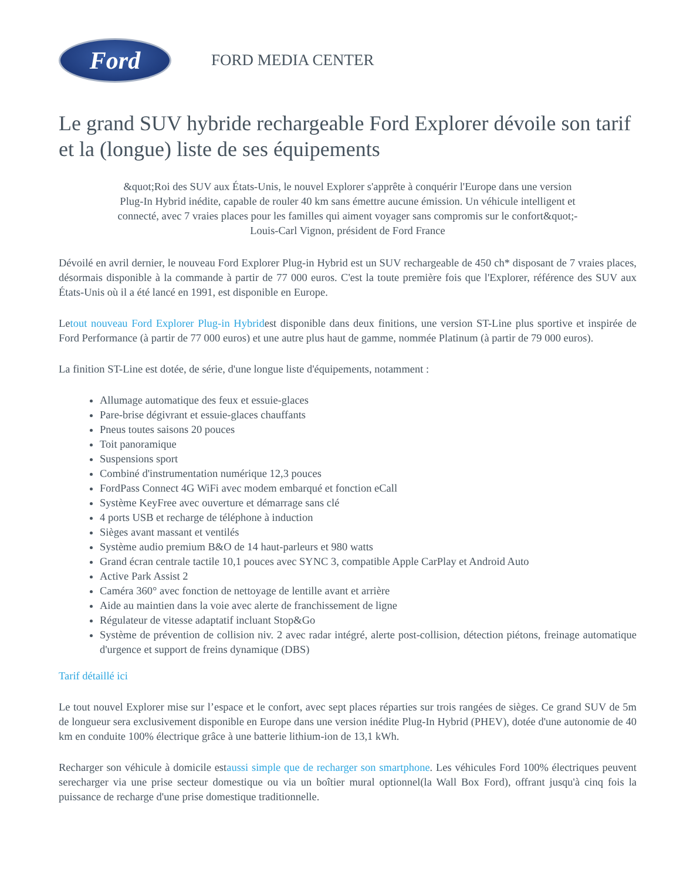Ford
FORD MEDIA CENTER
Le grand SUV hybride rechargeable Ford Explorer dévoile son tarif et la (longue) liste de ses équipements
&quot;Roi des SUV aux États-Unis, le nouvel Explorer s'apprête à conquérir l'Europe dans une version Plug-In Hybrid inédite, capable de rouler 40 km sans émettre aucune émission. Un véhicule intelligent et connecté, avec 7 vraies places pour les familles qui aiment voyager sans compromis sur le confort&quot;- Louis-Carl Vignon, président de Ford France
Dévoilé en avril dernier, le nouveau Ford Explorer Plug-in Hybrid est un SUV rechargeable de 450 ch* disposant de 7 vraies places, désormais disponible à la commande à partir de 77 000 euros. C'est la toute première fois que l'Explorer, référence des SUV aux États-Unis où il a été lancé en 1991, est disponible en Europe.
Letout nouveau Ford Explorer Plug-in Hybridest disponible dans deux finitions, une version ST-Line plus sportive et inspirée de Ford Performance (à partir de 77 000 euros) et une autre plus haut de gamme, nommée Platinum (à partir de 79 000 euros).
La finition ST-Line est dotée, de série, d'une longue liste d'équipements, notamment :
Allumage automatique des feux et essuie-glaces
Pare-brise dégivrant et essuie-glaces chauffants
Pneus toutes saisons 20 pouces
Toit panoramique
Suspensions sport
Combiné d'instrumentation numérique 12,3 pouces
FordPass Connect 4G WiFi avec modem embarqué et fonction eCall
Système KeyFree avec ouverture et démarrage sans clé
4 ports USB et recharge de téléphone à induction
Sièges avant massant et ventilés
Système audio premium B&O de 14 haut-parleurs et 980 watts
Grand écran centrale tactile 10,1 pouces avec SYNC 3, compatible Apple CarPlay et Android Auto
Active Park Assist 2
Caméra 360° avec fonction de nettoyage de lentille avant et arrière
Aide au maintien dans la voie avec alerte de franchissement de ligne
Régulateur de vitesse adaptatif incluant Stop&Go
Système de prévention de collision niv. 2 avec radar intégré, alerte post-collision, détection piétons, freinage automatique d'urgence et support de freins dynamique (DBS)
Tarif détaillé ici
Le tout nouvel Explorer mise sur l’espace et le confort, avec sept places réparties sur trois rangées de sièges. Ce grand SUV de 5m de longueur sera exclusivement disponible en Europe dans une version inédite Plug-In Hybrid (PHEV), dotée d'une autonomie de 40 km en conduite 100% électrique grâce à une batterie lithium-ion de 13,1 kWh.
Recharger son véhicule à domicile estaussi simple que de recharger son smartphone. Les véhicules Ford 100% électriques peuvent serecharger via une prise secteur domestique ou via un boîtier mural optionnel(la Wall Box Ford), offrant jusqu'à cinq fois la puissance de recharge d'une prise domestique traditionnelle.